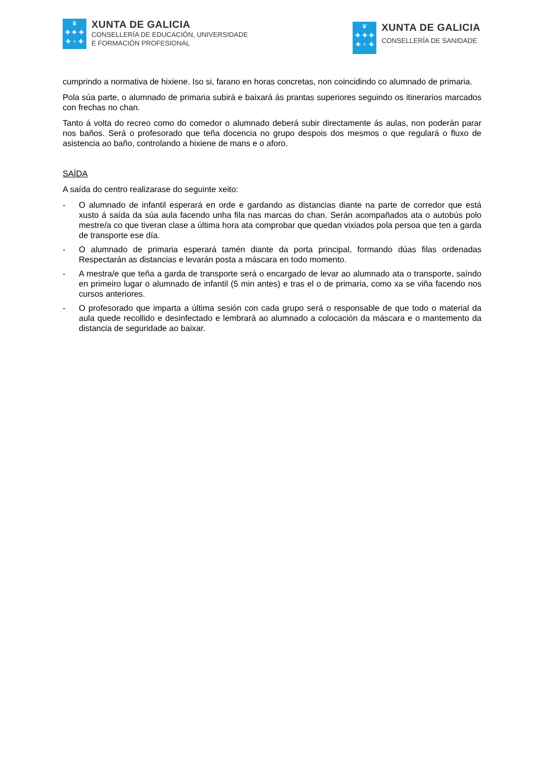♛
✚ ✚ ✚
✚ ♆ ✚
XUNTA DE GALICIA
CONSELLERÍA DE EDUCACIÓN, UNIVERSIDADE
E FORMACIÓN PROFESIONAL
♛
✚ ✚ ✚
✚ ♆ ✚
XUNTA DE GALICIA
CONSELLERÍA DE SANIDADE
cumprindo a normativa de hixiene. Iso si, farano en horas concretas, non coincidindo co alumnado de primaria.
Pola súa parte, o alumnado de primaria subirá e baixará ás prantas superiores seguindo os itinerarios marcados con frechas no chan.
Tanto á volta do recreo como do comedor o alumnado deberá subir directamente ás aulas, non poderán parar nos baños. Será o profesorado que teña docencia no grupo despois dos mesmos o que regulará o fluxo de asistencia ao baño, controlando a hixiene de mans e o aforo.
SAÍDA
A saída do centro realizarase do seguinte xeito:
- O alumnado de infantil esperará en orde e gardando as distancias diante na parte de corredor que está xusto á saída da súa aula facendo unha fila nas marcas do chan. Serán acompañados ata o autobús polo mestre/a co que tiveran clase a última hora ata comprobar que quedan vixiados pola persoa que ten a garda de transporte ese día.
- O alumnado de primaria esperará tamén diante da porta principal, formando dúas filas ordenadas Respectarán as distancias e levarán posta a máscara en todo momento.
- A mestra/e que teña a garda de transporte será o encargado de levar ao alumnado ata o transporte, saíndo en primeiro lugar o alumnado de infantil (5 min antes) e tras el o de primaria, como xa se viña facendo nos cursos anteriores.
- O profesorado que imparta a última sesión con cada grupo será o responsable de que todo o material da aula quede recollido e desinfectado e lembrará ao alumnado a colocación da máscara e o mantemento da distancia de seguridade ao baixar.